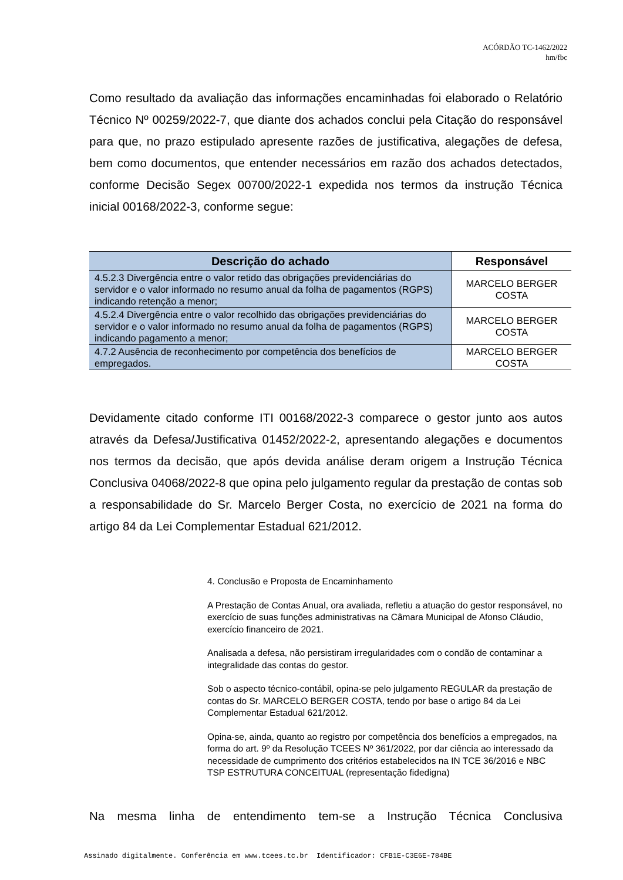ACÓRDÃO TC-1462/2022
hm/fbc
Como resultado da avaliação das informações encaminhadas foi elaborado o Relatório Técnico Nº 00259/2022-7, que diante dos achados conclui pela Citação do responsável para que, no prazo estipulado apresente razões de justificativa, alegações de defesa, bem como documentos, que entender necessários em razão dos achados detectados, conforme Decisão Segex 00700/2022-1 expedida nos termos da instrução Técnica inicial 00168/2022-3, conforme segue:
| Descrição do achado | Responsável |
| --- | --- |
| 4.5.2.3 Divergência entre o valor retido das obrigações previdenciárias do servidor e o valor informado no resumo anual da folha de pagamentos (RGPS) indicando retenção a menor; | MARCELO BERGER COSTA |
| 4.5.2.4 Divergência entre o valor recolhido das obrigações previdenciárias do servidor e o valor informado no resumo anual da folha de pagamentos (RGPS) indicando pagamento a menor; | MARCELO BERGER COSTA |
| 4.7.2 Ausência de reconhecimento por competência dos benefícios de empregados. | MARCELO BERGER COSTA |
Devidamente citado conforme ITI 00168/2022-3 comparece o gestor junto aos autos através da Defesa/Justificativa 01452/2022-2, apresentando alegações e documentos nos termos da decisão, que após devida análise deram origem a Instrução Técnica Conclusiva 04068/2022-8 que opina pelo julgamento regular da prestação de contas sob a responsabilidade do Sr. Marcelo Berger Costa, no exercício de 2021 na forma do artigo 84 da Lei Complementar Estadual 621/2012.
4. Conclusão e Proposta de Encaminhamento
A Prestação de Contas Anual, ora avaliada, refletiu a atuação do gestor responsável, no exercício de suas funções administrativas na Câmara Municipal de Afonso Cláudio, exercício financeiro de 2021.
Analisada a defesa, não persistiram irregularidades com o condão de contaminar a integralidade das contas do gestor.
Sob o aspecto técnico-contábil, opina-se pelo julgamento REGULAR da prestação de contas do Sr. MARCELO BERGER COSTA, tendo por base o artigo 84 da Lei Complementar Estadual 621/2012.
Opina-se, ainda, quanto ao registro por competência dos benefícios a empregados, na forma do art. 9º da Resolução TCEES Nº 361/2022, por dar ciência ao interessado da necessidade de cumprimento dos critérios estabelecidos na IN TCE 36/2016 e NBC TSP ESTRUTURA CONCEITUAL (representação fidedigna)
Na mesma linha de entendimento tem-se a Instrução Técnica Conclusiva
Assinado digitalmente. Conferência em www.tcees.tc.br Identificador: CFB1E-C3E6E-784BE